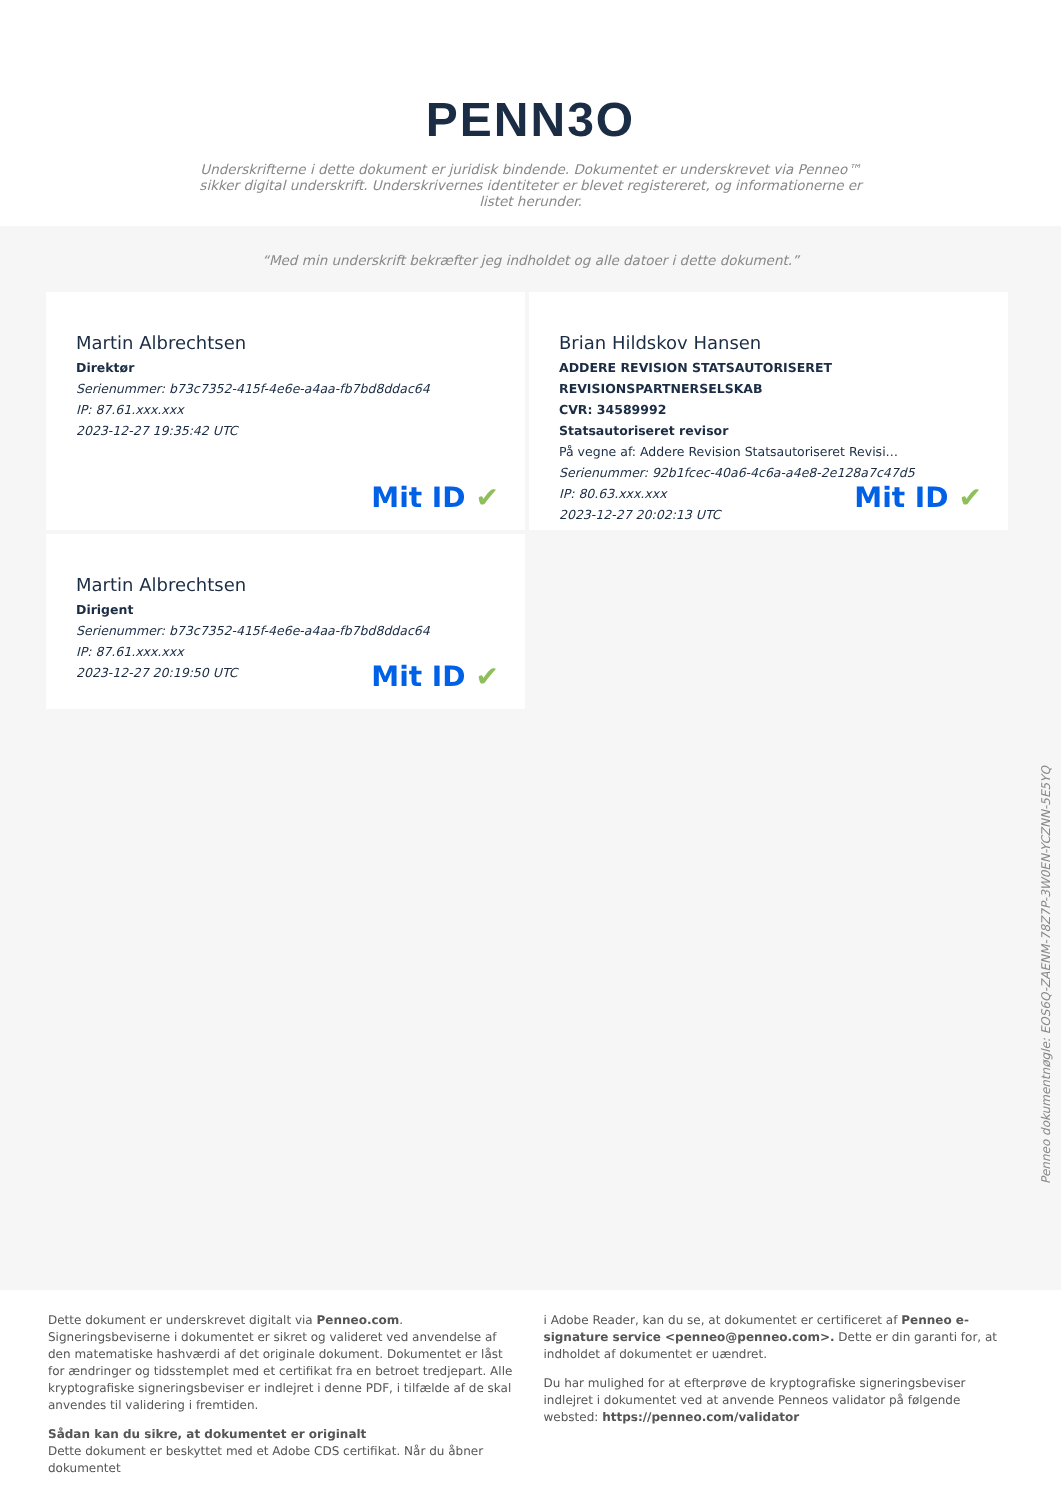PENN3O
Underskrifterne i dette dokument er juridisk bindende. Dokumentet er underskrevet via Penneo™ sikker digital underskrift. Underskrivernes identiteter er blevet registereret, og informationerne er listet herunder.
“Med min underskrift bekræfter jeg indholdet og alle datoer i dette dokument.”
Martin Albrechtsen
Direktør
Serienummer: b73c7352-415f-4e6e-a4aa-fb7bd8ddac64
IP: 87.61.xxx.xxx
2023-12-27 19:35:42 UTC
Mit ID ✔
Brian Hildskov Hansen
ADDERE REVISION STATSAUTORISERET REVISIONSPARTNERSELSKAB
CVR: 34589992
Statsautoriseret revisor
På vegne af: Addere Revision Statsautoriseret Revisi…
Serienummer: 92b1fcec-40a6-4c6a-a4e8-2e128a7c47d5
IP: 80.63.xxx.xxx
2023-12-27 20:02:13 UTC
Mit ID ✔
Martin Albrechtsen
Dirigent
Serienummer: b73c7352-415f-4e6e-a4aa-fb7bd8ddac64
IP: 87.61.xxx.xxx
2023-12-27 20:19:50 UTC
Mit ID ✔
Penneo dokumentnøgle: EOS6Q-ZAENM-78Z7P-3W0EN-YCZNN-5E5YQ
Dette dokument er underskrevet digitalt via Penneo.com. Signeringsbeviserne i dokumentet er sikret og valideret ved anvendelse af den matematiske hashværdi af det originale dokument. Dokumentet er låst for ændringer og tidsstemplet med et certifikat fra en betroet tredjepart. Alle kryptografiske signeringsbeviser er indlejret i denne PDF, i tilfælde af de skal anvendes til validering i fremtiden.
Sådan kan du sikre, at dokumentet er originalt
Dette dokument er beskyttet med et Adobe CDS certifikat. Når du åbner dokumentet
i Adobe Reader, kan du se, at dokumentet er certificeret af Penneo e-signature service <penneo@penneo.com>. Dette er din garanti for, at indholdet af dokumentet er uændret.
Du har mulighed for at efterprøve de kryptografiske signeringsbeviser indlejret i dokumentet ved at anvende Penneos validator på følgende websted: https://penneo.com/validator